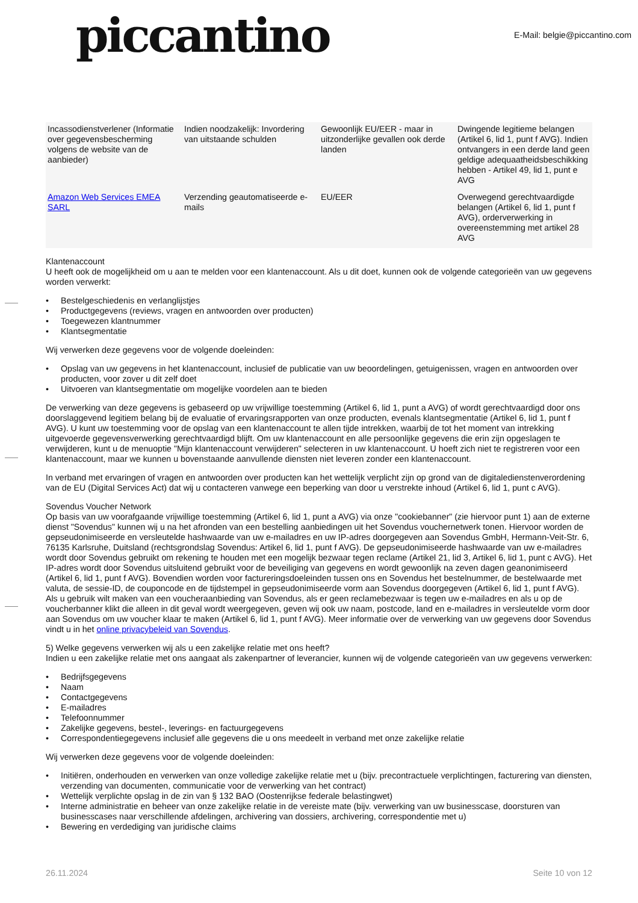piccantino
E-Mail: belgie@piccantino.com
| Incassodienstverlener (Informatie over gegevensbescherming volgens de website van de aanbieder) | Indien noodzakelijk: Invordering van uitstaande schulden | Gewoonlijk EU/EER - maar in uitzonderlijke gevallen ook derde landen | Dwingende legitieme belangen (Artikel 6, lid 1, punt f AVG). Indien ontvangers in een derde land geen geldige adequaatheidsbeschikking hebben - Artikel 49, lid 1, punt e AVG |
| Amazon Web Services EMEA SARL | Verzending geautomatiseerde e-mails | EU/EER | Overwegend gerechtvaardigde belangen (Artikel 6, lid 1, punt f AVG), orderverwerking in overeenstemming met artikel 28 AVG |
Klantenaccount
U heeft ook de mogelijkheid om u aan te melden voor een klantenaccount. Als u dit doet, kunnen ook de volgende categorieën van uw gegevens worden verwerkt:
• Bestelgeschiedenis en verlanglijstjes
• Productgegevens (reviews, vragen en antwoorden over producten)
• Toegewezen klantnummer
• Klantsegmentatie
Wij verwerken deze gegevens voor de volgende doeleinden:
• Opslag van uw gegevens in het klantenaccount, inclusief de publicatie van uw beoordelingen, getuigenissen, vragen en antwoorden over producten, voor zover u dit zelf doet
• Uitvoeren van klantsegmentatie om mogelijke voordelen aan te bieden
De verwerking van deze gegevens is gebaseerd op uw vrijwillige toestemming (Artikel 6, lid 1, punt a AVG) of wordt gerechtvaardigd door ons doorslaggevend legitiem belang bij de evaluatie of ervaringsrapporten van onze producten, evenals klantsegmentatie (Artikel 6, lid 1, punt f AVG). U kunt uw toestemming voor de opslag van een klantenaccount te allen tijde intrekken, waarbij de tot het moment van intrekking uitgevoerde gegevensverwerking gerechtvaardigd blijft. Om uw klantenaccount en alle persoonlijke gegevens die erin zijn opgeslagen te verwijderen, kunt u de menuoptie "Mijn klantenaccount verwijderen" selecteren in uw klantenaccount. U hoeft zich niet te registreren voor een klantenaccount, maar we kunnen u bovenstaande aanvullende diensten niet leveren zonder een klantenaccount.
In verband met ervaringen of vragen en antwoorden over producten kan het wettelijk verplicht zijn op grond van de digitaledienstenverordening van de EU (Digital Services Act) dat wij u contacteren vanwege een beperking van door u verstrekte inhoud (Artikel 6, lid 1, punt c AVG).
Sovendus Voucher Network
Op basis van uw voorafgaande vrijwillige toestemming (Artikel 6, lid 1, punt a AVG) via onze "cookiebanner" (zie hiervoor punt 1) aan de externe dienst "Sovendus" kunnen wij u na het afronden van een bestelling aanbiedingen uit het Sovendus vouchernetwerk tonen. Hiervoor worden de gepseudonimiseerde en versleutelde hashwaarde van uw e-mailadres en uw IP-adres doorgegeven aan Sovendus GmbH, Hermann-Veit-Str. 6, 76135 Karlsruhe, Duitsland (rechtsgrondslag Sovendus: Artikel 6, lid 1, punt f AVG). De gepseudonimiseerde hashwaarde van uw e-mailadres wordt door Sovendus gebruikt om rekening te houden met een mogelijk bezwaar tegen reclame (Artikel 21, lid 3, Artikel 6, lid 1, punt c AVG). Het IP-adres wordt door Sovendus uitsluitend gebruikt voor de beveiliging van gegevens en wordt gewoonlijk na zeven dagen geanonimiseerd (Artikel 6, lid 1, punt f AVG). Bovendien worden voor factureringsdoeleinden tussen ons en Sovendus het bestelnummer, de bestelwaarde met valuta, de sessie-ID, de couponcode en de tijdstempel in gepseudonimiseerde vorm aan Sovendus doorgegeven (Artikel 6, lid 1, punt f AVG). Als u gebruik wilt maken van een voucheraanbieding van Sovendus, als er geen reclamebezwaar is tegen uw e-mailadres en als u op de voucherbanner klikt die alleen in dit geval wordt weergegeven, geven wij ook uw naam, postcode, land en e-mailadres in versleutelde vorm door aan Sovendus om uw voucher klaar te maken (Artikel 6, lid 1, punt f AVG). Meer informatie over de verwerking van uw gegevens door Sovendus vindt u in het online privacybeleid van Sovendus.
5) Welke gegevens verwerken wij als u een zakelijke relatie met ons heeft?
Indien u een zakelijke relatie met ons aangaat als zakenpartner of leverancier, kunnen wij de volgende categorieën van uw gegevens verwerken:
• Bedrijfsgegevens
• Naam
• Contactgegevens
• E-mailadres
• Telefoonnummer
• Zakelijke gegevens, bestel-, leverings- en factuurgegevens
• Correspondentiegegevens inclusief alle gegevens die u ons meedeelt in verband met onze zakelijke relatie
Wij verwerken deze gegevens voor de volgende doeleinden:
• Initiëren, onderhouden en verwerken van onze volledige zakelijke relatie met u (bijv. precontractuele verplichtingen, facturering van diensten, verzending van documenten, communicatie voor de verwerking van het contract)
• Wettelijk verplichte opslag in de zin van § 132 BAO (Oostenrijkse federale belastingwet)
• Interne administratie en beheer van onze zakelijke relatie in de vereiste mate (bijv. verwerking van uw businesscase, doorsturen van businesscases naar verschillende afdelingen, archivering van dossiers, archivering, correspondentie met u)
• Bewering en verdediging van juridische claims
26.11.2024 Seite 10 von 12